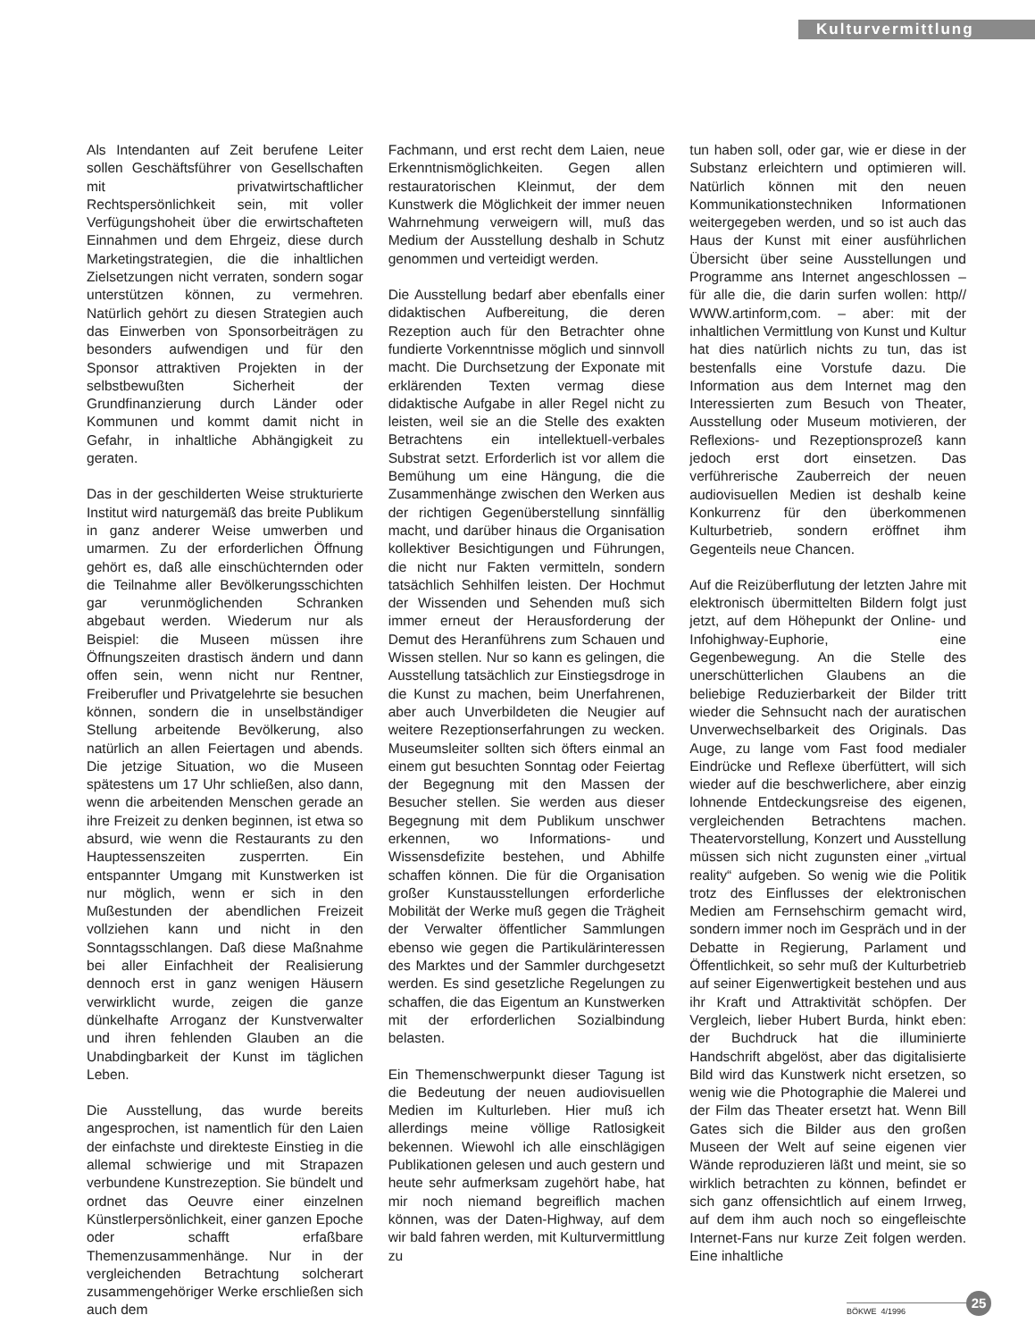Kulturvermittlung
Als Intendanten auf Zeit berufene Leiter sollen Geschäftsführer von Gesellschaften mit privatwirtschaftlicher Rechtspersönlichkeit sein, mit voller Verfügungshoheit über die erwirtschafteten Einnahmen und dem Ehrgeiz, diese durch Marketingstrategien, die die inhaltlichen Zielsetzungen nicht verraten, sondern sogar unterstützen können, zu vermehren. Natürlich gehört zu diesen Strategien auch das Einwerben von Sponsorbeiträgen zu besonders aufwendigen und für den Sponsor attraktiven Projekten in der selbstbewußten Sicherheit der Grundfinanzierung durch Länder oder Kommunen und kommt damit nicht in Gefahr, in inhaltliche Abhängigkeit zu geraten.
Das in der geschilderten Weise strukturierte Institut wird naturgemäß das breite Publikum in ganz anderer Weise umwerben und umarmen. Zu der erforderlichen Öffnung gehört es, daß alle einschüchternden oder die Teilnahme aller Bevölkerungsschichten gar verunmöglichenden Schranken abgebaut werden. Wiederum nur als Beispiel: die Museen müssen ihre Öffnungszeiten drastisch ändern und dann offen sein, wenn nicht nur Rentner, Freiberufler und Privatgelehrte sie besuchen können, sondern die in unselbständiger Stellung arbeitende Bevölkerung, also natürlich an allen Feiertagen und abends. Die jetzige Situation, wo die Museen spätestens um 17 Uhr schließen, also dann, wenn die arbeitenden Menschen gerade an ihre Freizeit zu denken beginnen, ist etwa so absurd, wie wenn die Restaurants zu den Hauptessenszeiten zusperrten. Ein entspannter Umgang mit Kunstwerken ist nur möglich, wenn er sich in den Mußestunden der abendlichen Freizeit vollziehen kann und nicht in den Sonntagsschlangen. Daß diese Maßnahme bei aller Einfachheit der Realisierung dennoch erst in ganz wenigen Häusern verwirklicht wurde, zeigen die ganze dünkelhafte Arroganz der Kunstverwalter und ihren fehlenden Glauben an die Unabdingbarkeit der Kunst im täglichen Leben.
Die Ausstellung, das wurde bereits angesprochen, ist namentlich für den Laien der einfachste und direkteste Einstieg in die allemal schwierige und mit Strapazen verbundene Kunstrezeption. Sie bündelt und ordnet das Oeuvre einer einzelnen Künstlerpersönlichkeit, einer ganzen Epoche oder schafft erfaßbare Themenzusammenhänge. Nur in der vergleichenden Betrachtung solcherart zusammengehöriger Werke erschließen sich auch dem
Fachmann, und erst recht dem Laien, neue Erkenntnismöglichkeiten. Gegen allen restauratorischen Kleinmut, der dem Kunstwerk die Möglichkeit der immer neuen Wahrnehmung verweigern will, muß das Medium der Ausstellung deshalb in Schutz genommen und verteidigt werden.
Die Ausstellung bedarf aber ebenfalls einer didaktischen Aufbereitung, die deren Rezeption auch für den Betrachter ohne fundierte Vorkenntnisse möglich und sinnvoll macht. Die Durchsetzung der Exponate mit erklärenden Texten vermag diese didaktische Aufgabe in aller Regel nicht zu leisten, weil sie an die Stelle des exakten Betrachtens ein intellektuell-verbales Substrat setzt. Erforderlich ist vor allem die Bemühung um eine Hängung, die die Zusammenhänge zwischen den Werken aus der richtigen Gegenüberstellung sinnfällig macht, und darüber hinaus die Organisation kollektiver Besichtigungen und Führungen, die nicht nur Fakten vermitteln, sondern tatsächlich Sehhilfen leisten. Der Hochmut der Wissenden und Sehenden muß sich immer erneut der Herausforderung der Demut des Heranführens zum Schauen und Wissen stellen. Nur so kann es gelingen, die Ausstellung tatsächlich zur Einstiegsdroge in die Kunst zu machen, beim Unerfahrenen, aber auch Unverbildeten die Neugier auf weitere Rezeptionserfahrungen zu wecken. Museumsleiter sollten sich öfters einmal an einem gut besuchten Sonntag oder Feiertag der Begegnung mit den Massen der Besucher stellen. Sie werden aus dieser Begegnung mit dem Publikum unschwer erkennen, wo Informations- und Wissensdefizite bestehen, und Abhilfe schaffen können. Die für die Organisation großer Kunstausstellungen erforderliche Mobilität der Werke muß gegen die Trägheit der Verwalter öffentlicher Sammlungen ebenso wie gegen die Partikulärinteressen des Marktes und der Sammler durchgesetzt werden. Es sind gesetzliche Regelungen zu schaffen, die das Eigentum an Kunstwerken mit der erforderlichen Sozialbindung belasten.
Ein Themenschwerpunkt dieser Tagung ist die Bedeutung der neuen audiovisuellen Medien im Kulturleben. Hier muß ich allerdings meine völlige Ratlosigkeit bekennen. Wiewohl ich alle einschlägigen Publikationen gelesen und auch gestern und heute sehr aufmerksam zugehört habe, hat mir noch niemand begreiflich machen können, was der Daten-Highway, auf dem wir bald fahren werden, mit Kulturvermittlung zu
tun haben soll, oder gar, wie er diese in der Substanz erleichtern und optimieren will. Natürlich können mit den neuen Kommunikationstechniken Informationen weitergegeben werden, und so ist auch das Haus der Kunst mit einer ausführlichen Übersicht über seine Ausstellungen und Programme ans Internet angeschlossen – für alle die, die darin surfen wollen: http// WWW.artinform,com. – aber: mit der inhaltlichen Vermittlung von Kunst und Kultur hat dies natürlich nichts zu tun, das ist bestenfalls eine Vorstufe dazu. Die Information aus dem Internet mag den Interessierten zum Besuch von Theater, Ausstellung oder Museum motivieren, der Reflexions- und Rezeptionsprozeß kann jedoch erst dort einsetzen. Das verführerische Zauberreich der neuen audiovisuellen Medien ist deshalb keine Konkurrenz für den überkommenen Kulturbetrieb, sondern eröffnet ihm Gegenteils neue Chancen.
Auf die Reizüberflutung der letzten Jahre mit elektronisch übermittelten Bildern folgt just jetzt, auf dem Höhepunkt der Online- und Infohighway-Euphorie, eine Gegenbewegung. An die Stelle des unerschütterlichen Glaubens an die beliebige Reduzierbarkeit der Bilder tritt wieder die Sehnsucht nach der auratischen Unverwechselbarkeit des Originals. Das Auge, zu lange vom Fast food medialer Eindrücke und Reflexe überfüttert, will sich wieder auf die beschwerlichere, aber einzig lohnende Entdeckungsreise des eigenen, vergleichenden Betrachtens machen. Theatervorstellung, Konzert und Ausstellung müssen sich nicht zugunsten einer „virtual reality“ aufgeben. So wenig wie die Politik trotz des Einflusses der elektronischen Medien am Fernsehschirm gemacht wird, sondern immer noch im Gespräch und in der Debatte in Regierung, Parlament und Öffentlichkeit, so sehr muß der Kulturbetrieb auf seiner Eigenwertigkeit bestehen und aus ihr Kraft und Attraktivität schöpfen. Der Vergleich, lieber Hubert Burda, hinkt eben: der Buchdruck hat die illuminierte Handschrift abgelöst, aber das digitalisierte Bild wird das Kunstwerk nicht ersetzen, so wenig wie die Photographie die Malerei und der Film das Theater ersetzt hat. Wenn Bill Gates sich die Bilder aus den großen Museen der Welt auf seine eigenen vier Wände reproduzieren läßt und meint, sie so wirklich betrachten zu können, befindet er sich ganz offensichtlich auf einem Irrweg, auf dem ihm auch noch so eingefleischte Internet-Fans nur kurze Zeit folgen werden. Eine inhaltliche
BÖKWE 4/1996
25